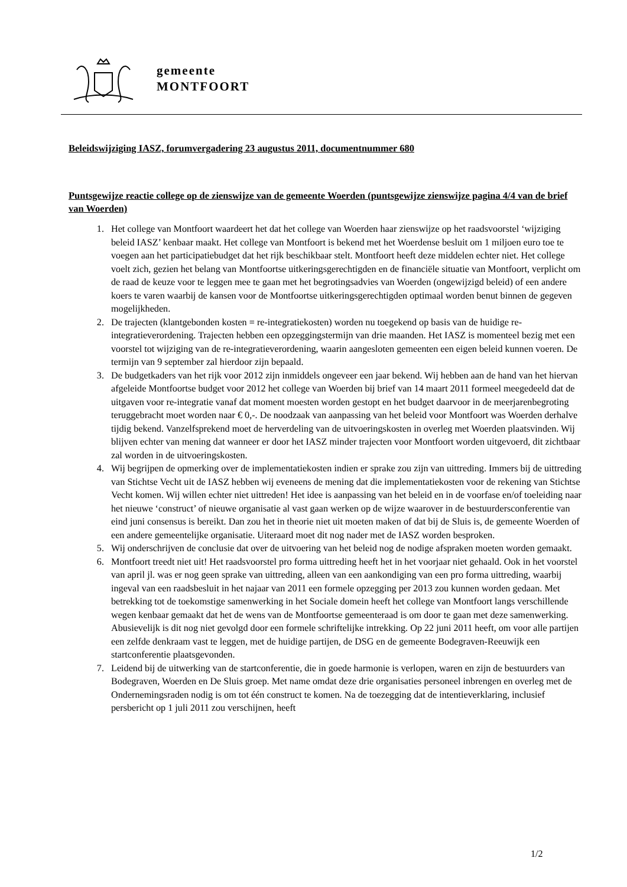gemeente
MONTFOORT
Beleidswijziging IASZ, forumvergadering 23 augustus 2011, documentnummer 680
Puntsgewijze reactie college op de zienswijze van de gemeente Woerden (puntsgewijze zienswijze pagina 4/4 van de brief van Woerden)
1. Het college van Montfoort waardeert het dat het college van Woerden haar zienswijze op het raadsvoorstel ‘wijziging beleid IASZ’ kenbaar maakt. Het college van Montfoort is bekend met het Woerdense besluit om 1 miljoen euro toe te voegen aan het participatiebudget dat het rijk beschikbaar stelt. Montfoort heeft deze middelen echter niet. Het college voelt zich, gezien het belang van Montfoortse uitkeringsgerechtigden en de financiële situatie van Montfoort, verplicht om de raad de keuze voor te leggen mee te gaan met het begrotingsadvies van Woerden (ongewijzigd beleid) of een andere koers te varen waarbij de kansen voor de Montfoortse uitkeringsgerechtigden optimaal worden benut binnen de gegeven mogelijkheden.
2. De trajecten (klantgebonden kosten = re-integratiekosten) worden nu toegekend op basis van de huidige re-integratieverordening. Trajecten hebben een opzeggingstermijn van drie maanden. Het IASZ is momenteel bezig met een voorstel tot wijziging van de re-integratieverordening, waarin aangesloten gemeenten een eigen beleid kunnen voeren. De termijn van 9 september zal hierdoor zijn bepaald.
3. De budgetkaders van het rijk voor 2012 zijn inmiddels ongeveer een jaar bekend. Wij hebben aan de hand van het hiervan afgeleide Montfoortse budget voor 2012 het college van Woerden bij brief van 14 maart 2011 formeel meegedeeld dat de uitgaven voor re-integratie vanaf dat moment moesten worden gestopt en het budget daarvoor in de meerjarenbegroting teruggebracht moet worden naar € 0,-. De noodzaak van aanpassing van het beleid voor Montfoort was Woerden derhalve tijdig bekend. Vanzelfsprekend moet de herverdeling van de uitvoeringskosten in overleg met Woerden plaatsvinden. Wij blijven echter van mening dat wanneer er door het IASZ minder trajecten voor Montfoort worden uitgevoerd, dit zichtbaar zal worden in de uitvoeringskosten.
4. Wij begrijpen de opmerking over de implementatiekosten indien er sprake zou zijn van uittreding. Immers bij de uittreding van Stichtse Vecht uit de IASZ hebben wij eveneens de mening dat die implementatiekosten voor de rekening van Stichtse Vecht komen. Wij willen echter niet uittreden! Het idee is aanpassing van het beleid en in de voorfase en/of toeleiding naar het nieuwe ‘construct’ of nieuwe organisatie al vast gaan werken op de wijze waarover in de bestuurdersconferentie van eind juni consensus is bereikt. Dan zou het in theorie niet uit moeten maken of dat bij de Sluis is, de gemeente Woerden of een andere gemeentelijke organisatie. Uiteraard moet dit nog nader met de IASZ worden besproken.
5. Wij onderschrijven de conclusie dat over de uitvoering van het beleid nog de nodige afspraken moeten worden gemaakt.
6. Montfoort treedt niet uit! Het raadsvoorstel pro forma uittreding heeft het in het voorjaar niet gehaald. Ook in het voorstel van april jl. was er nog geen sprake van uittreding, alleen van een aankondiging van een pro forma uittreding, waarbij ingeval van een raadsbesluit in het najaar van 2011 een formele opzegging per 2013 zou kunnen worden gedaan. Met betrekking tot de toekomstige samenwerking in het Sociale domein heeft het college van Montfoort langs verschillende wegen kenbaar gemaakt dat het de wens van de Montfoortse gemeenteraad is om door te gaan met deze samenwerking. Abusievelijk is dit nog niet gevolgd door een formele schriftelijke intrekking. Op 22 juni 2011 heeft, om voor alle partijen een zelfde denkraam vast te leggen, met de huidige partijen, de DSG en de gemeente Bodegraven-Reeuwijk een startconferentie plaatsgevonden.
7. Leidend bij de uitwerking van de startconferentie, die in goede harmonie is verlopen, waren en zijn de bestuurders van Bodegraven, Woerden en De Sluis groep. Met name omdat deze drie organisaties personeel inbrengen en overleg met de Ondernemingsraden nodig is om tot één construct te komen. Na de toezegging dat de intentieverklaring, inclusief persbericht op 1 juli 2011 zou verschijnen, heeft
1/2